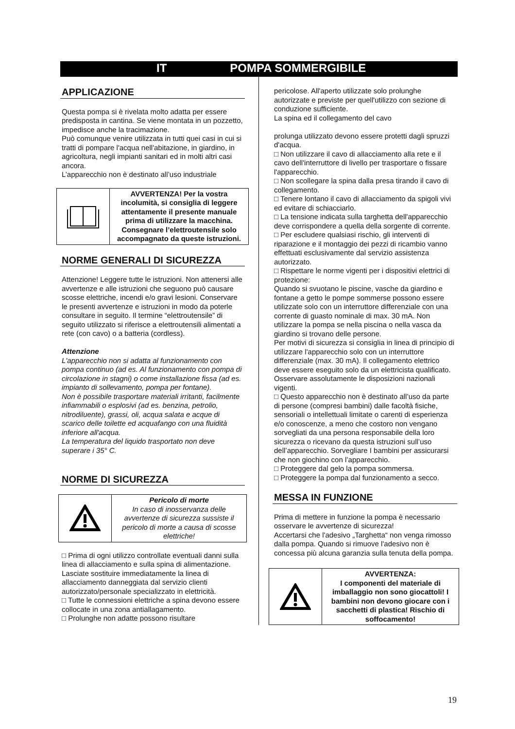IT POMPA SOMMERGIBILE
APPLICAZIONE
Questa pompa si è rivelata molto adatta per essere predisposta in cantina. Se viene montata in un pozzetto, impedisce anche la tracimazione.
Può comunque venire utilizzata in tutti quei casi in cui si tratti di pompare l'acqua nell'abitazione, in giardino, in agricoltura, negli impianti sanitari ed in molti altri casi ancora.
L’apparecchio non è destinato all’uso industriale
AVVERTENZA! Per la vostra incolumità, si consiglia di leggere attentamente il presente manuale prima di utilizzare la macchina. Consegnare l’elettroutensile solo accompagnato da queste istruzioni.
NORME GENERALI DI SICUREZZA
Attenzione! Leggere tutte le istruzioni. Non attenersi alle avvertenze e alle istruzioni che seguono può causare scosse elettriche, incendi e/o gravi lesioni. Conservare le presenti avvertenze e istruzioni in modo da poterle consultare in seguito. Il termine “elettroutensile” di seguito utilizzato si riferisce a elettroutensili alimentati a rete (con cavo) o a batteria (cordless).
Attenzione
L'apparecchio non si adatta al funzionamento con pompa continuo (ad es. Al funzionamento con pompa di circolazione in stagni) o come installazione fissa (ad es. impianto di sollevamento, pompa per fontane).
Non è possibile trasportare materiali irritanti, facilmente infiammabili o esplosivi (ad es. benzina, petrolio, nitrodiluente), grassi, oli, acqua salata e acque di scarico delle toilette ed acquafango con una fluidità inferiore all'acqua.
La temperatura del liquido trasportato non deve superare i 35° C.
NORME DI SICUREZZA
Pericolo di morte
In caso di inosservanza delle avvertenze di sicurezza sussiste il pericolo di morte a causa di scosse elettriche!
□ Prima di ogni utilizzo controllate eventuali danni sulla linea di allacciamento e sulla spina di alimentazione. Lasciate sostituire immediatamente la linea di allacciamento danneggiata dal servizio clienti autorizzato/personale specializzato in elettricità.
□ Tutte le connessioni elettriche a spina devono essere collocate in una zona antiallagamento.
□ Prolunghe non adatte possono risultare
pericolose. All'aperto utilizzate solo prolunghe autorizzate e previste per quell'utilizzo con sezione di conduzione sufficiente.
La spina ed il collegamento del cavo
prolunga utilizzato devono essere protetti dagli spruzzi d'acqua.
□ Non utilizzare il cavo di allacciamento alla rete e il cavo dell'interruttore di livello per trasportare o fissare l'apparecchio.
□ Non scollegare la spina dalla presa tirando il cavo di collegamento.
□ Tenere lontano il cavo di allacciamento da spigoli vivi ed evitare di schiacciarlo.
□ La tensione indicata sulla targhetta dell'apparecchio deve corrispondere a quella della sorgente di corrente.
□ Per escludere qualsiasi rischio, gli interventi di riparazione e il montaggio dei pezzi di ricambio vanno effettuati esclusivamente dal servizio assistenza autorizzato.
□ Rispettare le norme vigenti per i dispositivi elettrici di protezione:
Quando si svuotano le piscine, vasche da giardino e fontane a getto le pompe sommerse possono essere utilizzate solo con un interruttore differenziale con una corrente di guasto nominale di max. 30 mA. Non utilizzare la pompa se nella piscina o nella vasca da giardino si trovano delle persone.
Per motivi di sicurezza si consiglia in linea di principio di utilizzare l'apparecchio solo con un interruttore differenziale (max. 30 mA). Il collegamento elettrico deve essere eseguito solo da un elettricista qualificato.
Osservare assolutamente le disposizioni nazionali vigenti.
□ Questo apparecchio non è destinato all’uso da parte di persone (compresi bambini) dalle facoltà fisiche, sensoriali o intellettuali limitate o carenti di esperienza e/o conoscenze, a meno che costoro non vengano sorvegliati da una persona responsabile della loro sicurezza o ricevano da questa istruzioni sull’uso dell’apparecchio. Sorvegliare I bambini per assicurarsi che non giochino con l’apparecchio.
□ Proteggere dal gelo la pompa sommersa.
□ Proteggere la pompa dal funzionamento a secco.
MESSA IN FUNZIONE
Prima di mettere in funzione la pompa è necessario osservare le avvertenze di sicurezza!
Accertarsi che l'adesivo „Targhetta“ non venga rimosso dalla pompa. Quando si rimuove l'adesivo non è concessa più alcuna garanzia sulla tenuta della pompa.
AVVERTENZA:
I componenti del materiale di imballaggio non sono giocattoli! I bambini non devono giocare con i sacchetti di plastica! Rischio di soffocamento!
19